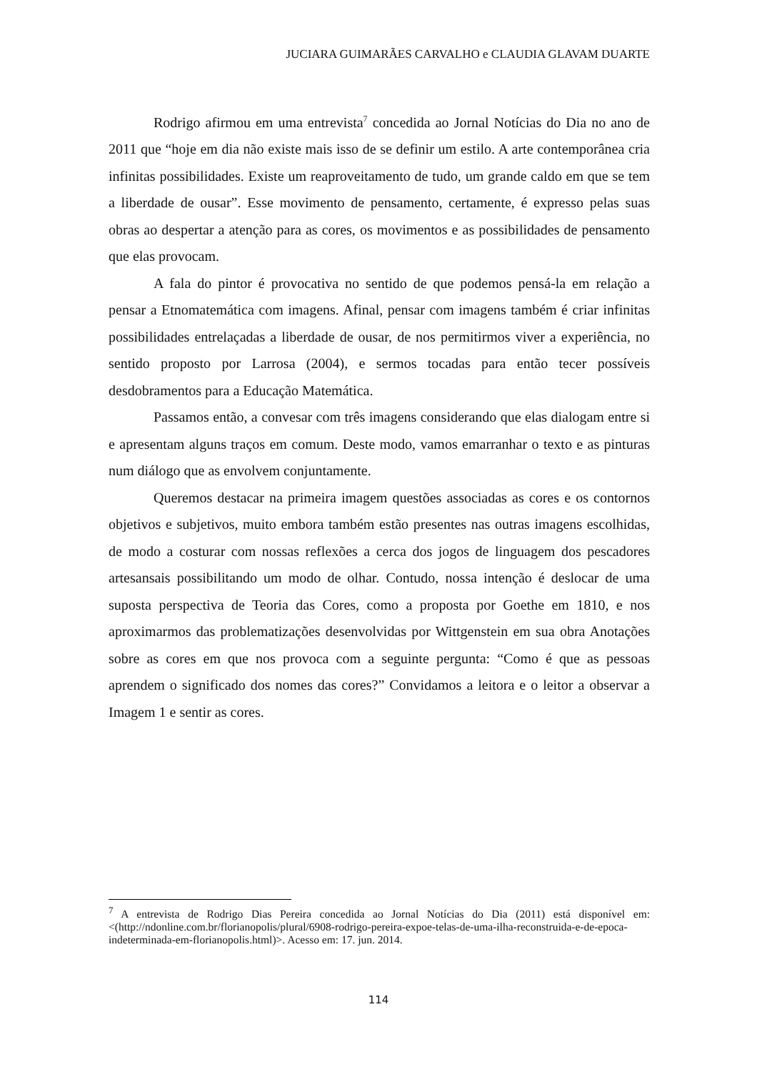JUCIARA GUIMARÃES CARVALHO e CLAUDIA GLAVAM DUARTE
Rodrigo afirmou em uma entrevista<sup>7</sup> concedida ao Jornal Notícias do Dia no ano de 2011 que “hoje em dia não existe mais isso de se definir um estilo. A arte contemporânea cria infinitas possibilidades. Existe um reaproveitamento de tudo, um grande caldo em que se tem a liberdade de ousar”. Esse movimento de pensamento, certamente, é expresso pelas suas obras ao despertar a atenção para as cores, os movimentos e as possibilidades de pensamento que elas provocam.
A fala do pintor é provocativa no sentido de que podemos pensá-la em relação a pensar a Etnomatemática com imagens. Afinal, pensar com imagens também é criar infinitas possibilidades entrelaçadas a liberdade de ousar, de nos permitirmos viver a experiência, no sentido proposto por Larrosa (2004), e sermos tocadas para então tecer possíveis desdobramentos para a Educação Matemática.
Passamos então, a convesar com três imagens considerando que elas dialogam entre si e apresentam alguns traços em comum. Deste modo, vamos emarranhar o texto e as pinturas num diálogo que as envolvem conjuntamente.
Queremos destacar na primeira imagem questões associadas as cores e os contornos objetivos e subjetivos, muito embora também estão presentes nas outras imagens escolhidas, de modo a costurar com nossas reflexões a cerca dos jogos de linguagem dos pescadores artesansais possibilitando um modo de olhar. Contudo, nossa intenção é deslocar de uma suposta perspectiva de Teoria das Cores, como a proposta por Goethe em 1810, e nos aproximarmos das problematizações desenvolvidas por Wittgenstein em sua obra Anotações sobre as cores em que nos provoca com a seguinte pergunta: “Como é que as pessoas aprendem o significado dos nomes das cores?” Convidamos a leitora e o leitor a observar a Imagem 1 e sentir as cores.
<sup>7</sup> A entrevista de Rodrigo Dias Pereira concedida ao Jornal Notícias do Dia (2011) está disponível em: <(http://ndonline.com.br/florianopolis/plural/6908-rodrigo-pereira-expoe-telas-de-uma-ilha-reconstruida-e-de-epoca-indeterminada-em-florianopolis.html)>. Acesso em: 17. jun. 2014.
114